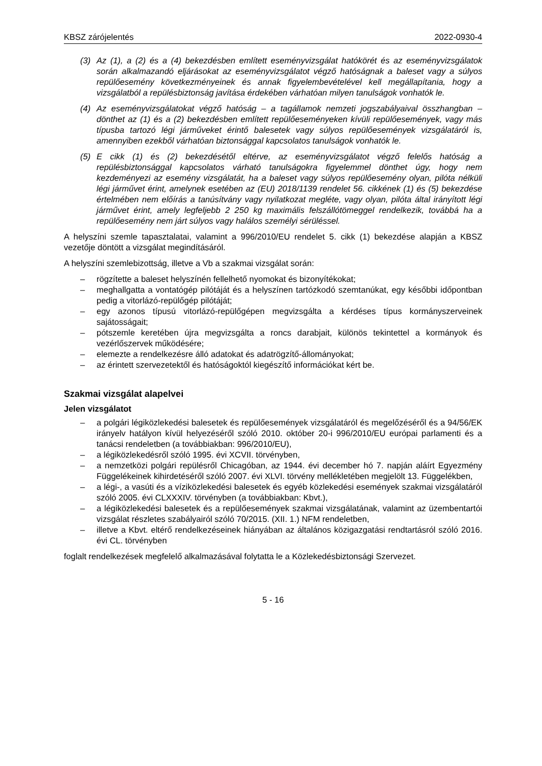KBSZ zárójelentés 2022-0930-4
(3) Az (1), a (2) és a (4) bekezdésben említett eseményvizsgálat hatókörét és az eseményvizsgálatok során alkalmazandó eljárásokat az eseményvizsgálatot végző hatóságnak a baleset vagy a súlyos repülőesemény következményeinek és annak figyelembevételével kell megállapítania, hogy a vizsgálatból a repülésbiztonság javítása érdekében várhatóan milyen tanulságok vonhatók le.
(4) Az eseményvizsgálatokat végző hatóság – a tagállamok nemzeti jogszabályaival összhangban – dönthet az (1) és a (2) bekezdésben említett repülőeseményeken kívüli repülőesemények, vagy más típusba tartozó légi járműveket érintő balesetek vagy súlyos repülőesemények vizsgálatáról is, amennyiben ezekből várhatóan biztonsággal kapcsolatos tanulságok vonhatók le.
(5) E cikk (1) és (2) bekezdésétől eltérve, az eseményvizsgálatot végző felelős hatóság a repülésbiztonsággal kapcsolatos várható tanulságokra figyelemmel dönthet úgy, hogy nem kezdeményezi az esemény vizsgálatát, ha a baleset vagy súlyos repülőesemény olyan, pilóta nélküli légi járművet érint, amelynek esetében az (EU) 2018/1139 rendelet 56. cikkének (1) és (5) bekezdése értelmében nem előírás a tanúsítvány vagy nyilatkozat megléte, vagy olyan, pilóta által irányított légi járművet érint, amely legfeljebb 2 250 kg maximális felszállótömeggel rendelkezik, továbbá ha a repülőesemény nem járt súlyos vagy halálos személyi sérüléssel.
A helyszíni szemle tapasztalatai, valamint a 996/2010/EU rendelet 5. cikk (1) bekezdése alapján a KBSZ vezetője döntött a vizsgálat megindításáról.
A helyszíni szemlebizottság, illetve a Vb a szakmai vizsgálat során:
– rögzítette a baleset helyszínén fellelhető nyomokat és bizonyítékokat;
– meghallgatta a vontatógép pilótáját és a helyszínen tartózkodó szemtanúkat, egy későbbi időpontban pedig a vitorlázó-repülőgép pilótáját;
– egy azonos típusú vitorlázó-repülőgépen megvizsgálta a kérdéses típus kormányszerveinek sajátosságait;
– pótszemle keretében újra megvizsgálta a roncs darabjait, különös tekintettel a kormányok és vezérlőszervek működésére;
– elemezte a rendelkezésre álló adatokat és adatrögzítő-állományokat;
– az érintett szervezetektől és hatóságoktól kiegészítő információkat kért be.
Szakmai vizsgálat alapelvei
Jelen vizsgálatot
– a polgári légiközlekedési balesetek és repülőesemények vizsgálatáról és megelőzéséről és a 94/56/EK irányelv hatályon kívül helyezéséről szóló 2010. október 20-i 996/2010/EU európai parlamenti és a tanácsi rendeletben (a továbbiakban: 996/2010/EU),
– a légiközlekedésről szóló 1995. évi XCVII. törvényben,
– a nemzetközi polgári repülésről Chicagóban, az 1944. évi december hó 7. napján aláírt Egyezmény Függelékeinek kihirdetéséről szóló 2007. évi XLVI. törvény mellékletében megjelölt 13. Függelékben,
– a légi-, a vasúti és a víziközlekedési balesetek és egyéb közlekedési események szakmai vizsgálatáról szóló 2005. évi CLXXXIV. törvényben (a továbbiakban: Kbvt.),
– a légiközlekedési balesetek és a repülőesemények szakmai vizsgálatának, valamint az üzembentartói vizsgálat részletes szabályairól szóló 70/2015. (XII. 1.) NFM rendeletben,
– illetve a Kbvt. eltérő rendelkezéseinek hiányában az általános közigazgatási rendtartásról szóló 2016. évi CL. törvényben
foglalt rendelkezések megfelelő alkalmazásával folytatta le a Közlekedésbiztonsági Szervezet.
5 - 16